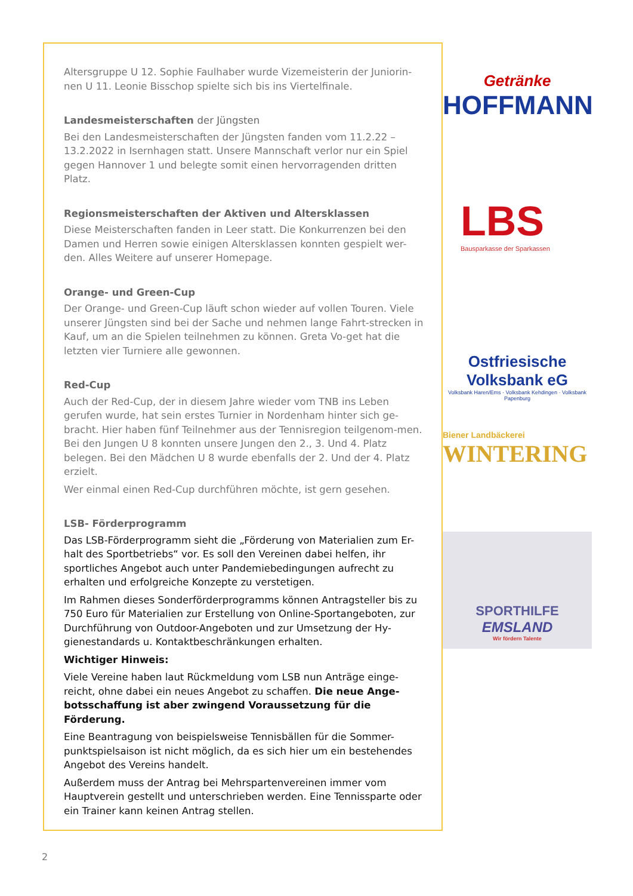Altersgruppe U 12. Sophie Faulhaber wurde Vizemeisterin der Juniorin-nen U 11. Leonie Bisschop spielte sich bis ins Viertelfinale.
Landesmeisterschaften der Jüngsten
Bei den Landesmeisterschaften der Jüngsten fanden vom 11.2.22 – 13.2.2022 in Isernhagen statt. Unsere Mannschaft verlor nur ein Spiel gegen Hannover 1 und belegte somit einen hervorragenden dritten Platz.
Regionsmeisterschaften der Aktiven und Altersklassen
Diese Meisterschaften fanden in Leer statt. Die Konkurrenzen bei den Damen und Herren sowie einigen Altersklassen konnten gespielt wer-den. Alles Weitere auf unserer Homepage.
Orange- und Green-Cup
Der Orange- und Green-Cup läuft schon wieder auf vollen Touren. Viele unserer Jüngsten sind bei der Sache und nehmen lange Fahrt-strecken in Kauf, um an die Spielen teilnehmen zu können. Greta Vo-get hat die letzten vier Turniere alle gewonnen.
Red-Cup
Auch der Red-Cup, der in diesem Jahre wieder vom TNB ins Leben gerufen wurde, hat sein erstes Turnier in Nordenham hinter sich ge-bracht. Hier haben fünf Teilnehmer aus der Tennisregion teilgenom-men. Bei den Jungen U 8 konnten unsere Jungen den 2., 3. Und 4. Platz belegen. Bei den Mädchen U 8 wurde ebenfalls der 2. Und der 4. Platz erzielt.
Wer einmal einen Red-Cup durchführen möchte, ist gern gesehen.
LSB- Förderprogramm
Das LSB-Förderprogramm sieht die „Förderung von Materialien zum Er-halt des Sportbetriebs“ vor. Es soll den Vereinen dabei helfen, ihr sportliches Angebot auch unter Pandemiebedingungen aufrecht zu erhalten und erfolgreiche Konzepte zu verstetigen.
Im Rahmen dieses Sonderförderprogramms können Antragsteller bis zu 750 Euro für Materialien zur Erstellung von Online-Sportangeboten, zur Durchführung von Outdoor-Angeboten und zur Umsetzung der Hy-gienestandards u. Kontaktbeschränkungen erhalten.
Wichtiger Hinweis:
Viele Vereine haben laut Rückmeldung vom LSB nun Anträge einge-reicht, ohne dabei ein neues Angebot zu schaffen. Die neue Ange-botsschaffung ist aber zwingend Voraussetzung für die Förderung.
Eine Beantragung von beispielsweise Tennisbällen für die Sommer-punktspielsaison ist nicht möglich, da es sich hier um ein bestehendes Angebot des Vereins handelt.
Außerdem muss der Antrag bei Mehrspartenvereinen immer vom Hauptverein gestellt und unterschrieben werden. Eine Tennissparte oder ein Trainer kann keinen Antrag stellen.
Getränke
HOFFMANN
LBS
Bausparkasse der Sparkassen
Ostfriesische Volksbank eG
Volksbank Haren/Ems · Volksbank Kehdingen · Volksbank Papenburg
Biener Landbäckerei
WINTERING
SPORTHILFE
EMSLAND
Wir fördern Talente
2